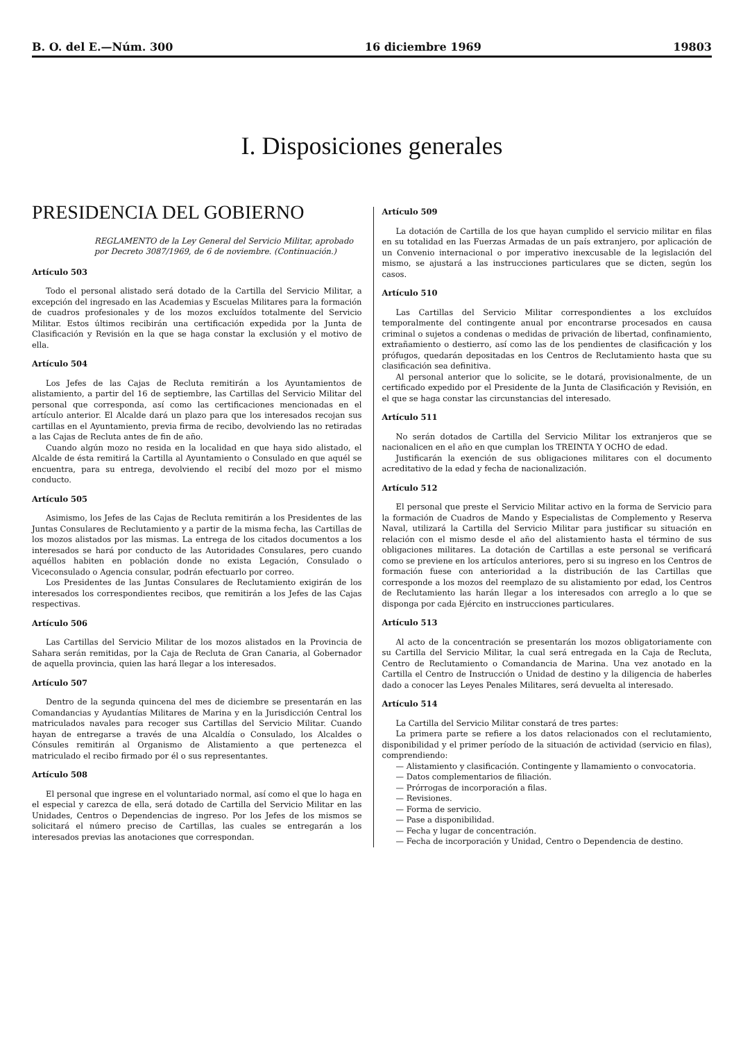B. O. del E.—Núm. 300 16 diciembre 1969 19803
I. Disposiciones generales
PRESIDENCIA DEL GOBIERNO
REGLAMENTO de la Ley General del Servicio Militar, aprobado por Decreto 3087/1969, de 6 de noviembre. (Continuación.)
Artículo 503
Todo el personal alistado será dotado de la Cartilla del Servicio Militar, a excepción del ingresado en las Academias y Escuelas Militares para la formación de cuadros profesionales y de los mozos excluídos totalmente del Servicio Militar. Estos últimos recibirán una certificación expedida por la Junta de Clasificación y Revisión en la que se haga constar la exclusión y el motivo de ella.
Artículo 504
Los Jefes de las Cajas de Recluta remitirán a los Ayuntamientos de alistamiento, a partir del 16 de septiembre, las Cartillas del Servicio Militar del personal que corresponda, así como las certificaciones mencionadas en el artículo anterior. El Alcalde dará un plazo para que los interesados recojan sus cartillas en el Ayuntamiento, previa firma de recibo, devolviendo las no retiradas a las Cajas de Recluta antes de fin de año.
Cuando algún mozo no resida en la localidad en que haya sido alistado, el Alcalde de ésta remitirá la Cartilla al Ayuntamiento o Consulado en que aquél se encuentra, para su entrega, devolviendo el recibí del mozo por el mismo conducto.
Artículo 505
Asimismo, los Jefes de las Cajas de Recluta remitirán a los Presidentes de las Juntas Consulares de Reclutamiento y a partir de la misma fecha, las Cartillas de los mozos alistados por las mismas. La entrega de los citados documentos a los interesados se hará por conducto de las Autoridades Consulares, pero cuando aquéllos habiten en población donde no exista Legación, Consulado o Viceconsulado o Agencia consular, podrán efectuarlo por correo.
Los Presidentes de las Juntas Consulares de Reclutamiento exigirán de los interesados los correspondientes recibos, que remitirán a los Jefes de las Cajas respectivas.
Artículo 506
Las Cartillas del Servicio Militar de los mozos alistados en la Provincia de Sahara serán remitidas, por la Caja de Recluta de Gran Canaria, al Gobernador de aquella provincia, quien las hará llegar a los interesados.
Artículo 507
Dentro de la segunda quincena del mes de diciembre se presentarán en las Comandancias y Ayudantías Militares de Marina y en la Jurisdicción Central los matriculados navales para recoger sus Cartillas del Servicio Militar. Cuando hayan de entregarse a través de una Alcaldía o Consulado, los Alcaldes o Cónsules remitirán al Organismo de Alistamiento a que pertenezca el matriculado el recibo firmado por él o sus representantes.
Artículo 508
El personal que ingrese en el voluntariado normal, así como el que lo haga en el especial y carezca de ella, será dotado de Cartilla del Servicio Militar en las Unidades, Centros o Dependencias de ingreso. Por los Jefes de los mismos se solicitará el número preciso de Cartillas, las cuales se entregarán a los interesados previas las anotaciones que correspondan.
Artículo 509
La dotación de Cartilla de los que hayan cumplido el servicio militar en filas en su totalidad en las Fuerzas Armadas de un país extranjero, por aplicación de un Convenio internacional o por imperativo inexcusable de la legislación del mismo, se ajustará a las instrucciones particulares que se dicten, según los casos.
Artículo 510
Las Cartillas del Servicio Militar correspondientes a los excluídos temporalmente del contingente anual por encontrarse procesados en causa criminal o sujetos a condenas o medidas de privación de libertad, confinamiento, extrañamiento o destierro, así como las de los pendientes de clasificación y los prófugos, quedarán depositadas en los Centros de Reclutamiento hasta que su clasificación sea definitiva.
Al personal anterior que lo solicite, se le dotará, provisionalmente, de un certificado expedido por el Presidente de la Junta de Clasificación y Revisión, en el que se haga constar las circunstancias del interesado.
Artículo 511
No serán dotados de Cartilla del Servicio Militar los extranjeros que se nacionalicen en el año en que cumplan los TREINTA Y OCHO de edad.
Justificarán la exención de sus obligaciones militares con el documento acreditativo de la edad y fecha de nacionalización.
Artículo 512
El personal que preste el Servicio Militar activo en la forma de Servicio para la formación de Cuadros de Mando y Especialistas de Complemento y Reserva Naval, utilizará la Cartilla del Servicio Militar para justificar su situación en relación con el mismo desde el año del alistamiento hasta el término de sus obligaciones militares. La dotación de Cartillas a este personal se verificará como se previene en los artículos anteriores, pero si su ingreso en los Centros de formación fuese con anterioridad a la distribución de las Cartillas que corresponde a los mozos del reemplazo de su alistamiento por edad, los Centros de Reclutamiento las harán llegar a los interesados con arreglo a lo que se disponga por cada Ejército en instrucciones particulares.
Artículo 513
Al acto de la concentración se presentarán los mozos obligatoriamente con su Cartilla del Servicio Militar, la cual será entregada en la Caja de Recluta, Centro de Reclutamiento o Comandancia de Marina. Una vez anotado en la Cartilla el Centro de Instrucción o Unidad de destino y la diligencia de haberles dado a conocer las Leyes Penales Militares, será devuelta al interesado.
Artículo 514
La Cartilla del Servicio Militar constará de tres partes:
La primera parte se refiere a los datos relacionados con el reclutamiento, disponibilidad y el primer período de la situación de actividad (servicio en filas), comprendiendo:
— Alistamiento y clasificación. Contingente y llamamiento o convocatoria.
— Datos complementarios de filiación.
— Prórrogas de incorporación a filas.
— Revisiones.
— Forma de servicio.
— Pase a disponibilidad.
— Fecha y lugar de concentración.
— Fecha de incorporación y Unidad, Centro o Dependencia de destino.